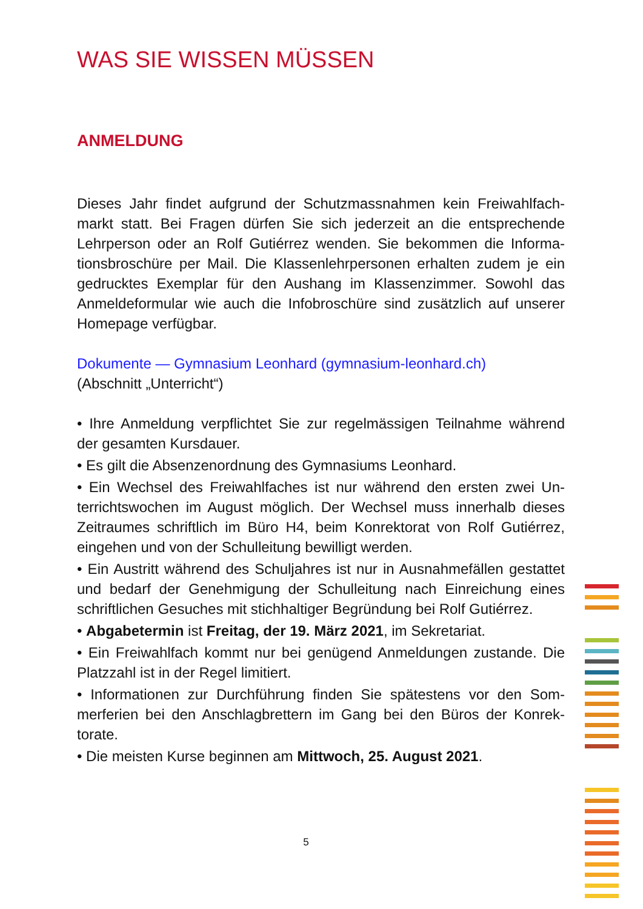WAS SIE WISSEN MÜSSEN
ANMELDUNG
Dieses Jahr findet aufgrund der Schutzmassnahmen kein Freiwahlfach­markt statt. Bei Fragen dürfen Sie sich jederzeit an die entsprechende Lehrperson oder an Rolf Gutiérrez wenden. Sie bekommen die Informa­tionsbroschüre per Mail. Die Klassenlehrpersonen erhalten zudem je ein gedrucktes Exemplar für den Aushang im Klassenzimmer. Sowohl das Anmeldeformular wie auch die Infobroschüre sind zusätzlich auf unserer Homepage verfügbar.
Dokumente — Gymnasium Leonhard (gymnasium-leonhard.ch)
(Abschnitt „Unterricht“)
• Ihre Anmeldung verpflichtet Sie zur regelmässigen Teilnahme wäh­rend der gesamten Kursdauer.
• Es gilt die Absenzenordnung des Gymnasiums Leonhard.
• Ein Wechsel des Freiwahlfaches ist nur während den ersten zwei Un­terrichtswochen im August möglich. Der Wechsel muss innerhalb dieses Zeitraumes schriftlich im Büro H4, beim Konrektorat von Rolf Gutiérrez, eingehen und von der Schulleitung bewilligt werden.
• Ein Austritt während des Schuljahres ist nur in Ausnahmefällen gestat­tet und bedarf der Genehmigung der Schulleitung nach Einreichung ei­nes schriftlichen Gesuches mit stichhaltiger Begründung bei Rolf Gutiérrez.
• Abgabetermin ist Freitag, der 19. März 2021, im Sekretariat.
• Ein Freiwahlfach kommt nur bei genügend Anmeldungen zustande. Die Platzzahl ist in der Regel limitiert.
• Informationen zur Durchführung finden Sie spätestens vor den Som­merferien bei den Anschlagbrettern im Gang bei den Büros der Konrek­torate.
• Die meisten Kurse beginnen am Mittwoch, 25. August 2021.
5